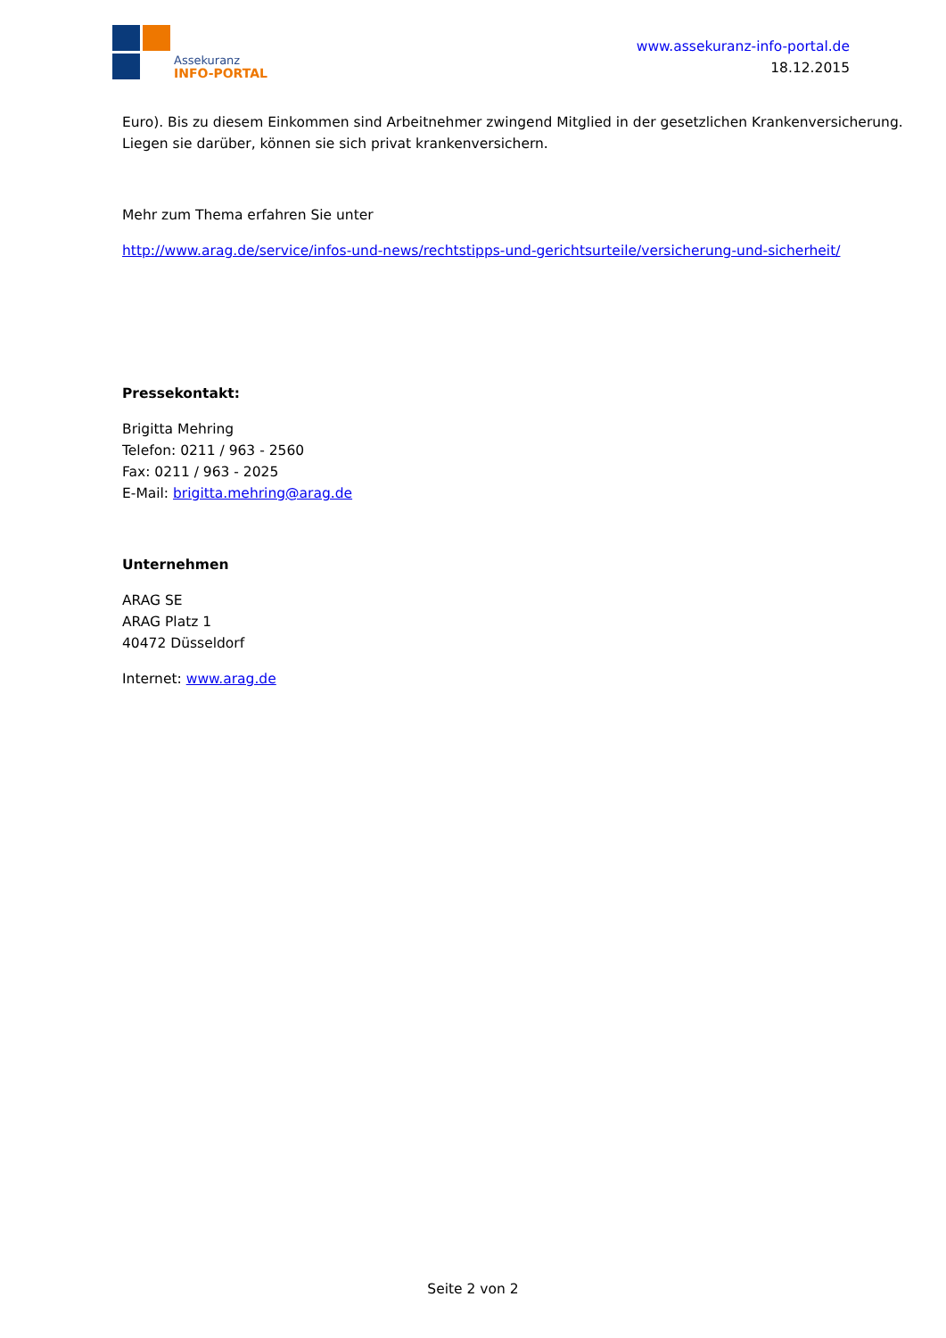Assekuranz
INFO-PORTAL
www.assekuranz-info-portal.de
18.12.2015
Euro). Bis zu diesem Einkommen sind Arbeitnehmer zwingend Mitglied in der gesetzlichen Krankenversicherung. Liegen sie darüber, können sie sich privat krankenversichern.
Mehr zum Thema erfahren Sie unter
http://www.arag.de/service/infos-und-news/rechtstipps-und-gerichtsurteile/versicherung-und-sicherheit/
Pressekontakt:
Brigitta Mehring
Telefon: 0211 / 963 - 2560
Fax: 0211 / 963 - 2025
E-Mail: brigitta.mehring@arag.de
Unternehmen
ARAG SE
ARAG Platz 1
40472 Düsseldorf
Internet: www.arag.de
Seite 2 von 2